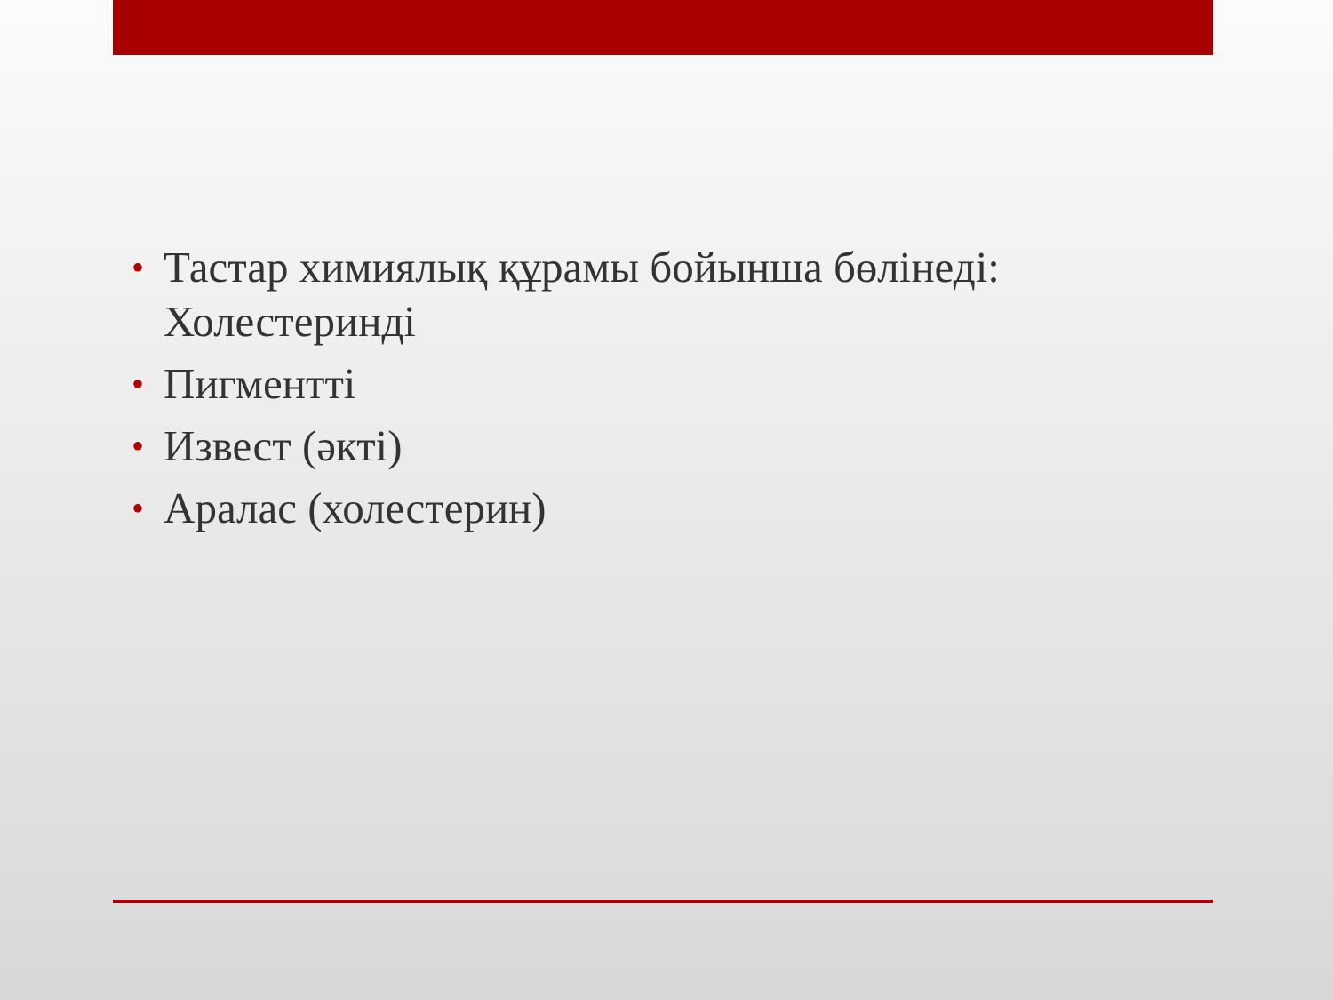• Тастар химиялық құрамы бойынша бөлінеді: Холестеринді
• Пигментті
• Извест (әкті)
• Аралас (холестерин)